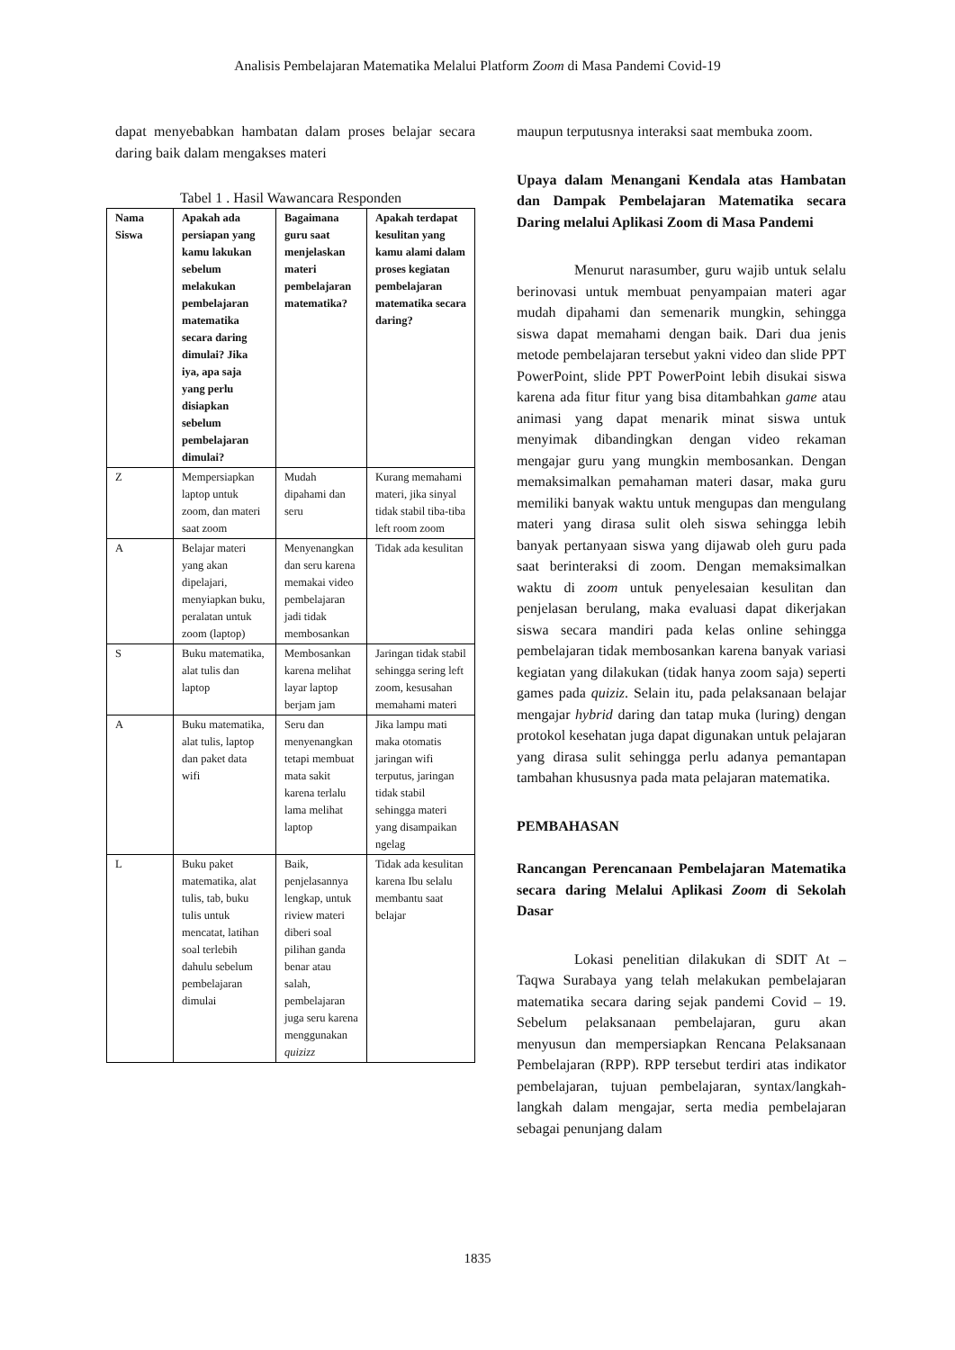Analisis Pembelajaran Matematika Melalui Platform Zoom di Masa Pandemi Covid-19
dapat menyebabkan hambatan dalam proses belajar secara daring baik dalam mengakses materi
Tabel 1 . Hasil Wawancara Responden
| Nama Siswa | Apakah ada persiapan yang kamu lakukan sebelum melakukan pembelajaran matematika secara daring dimulai? Jika iya, apa saja yang perlu disiapkan sebelum pembelajaran dimulai? | Bagaimana guru saat menjelaskan materi pembelajaran matematika? | Apakah terdapat kesulitan yang kamu alami dalam proses kegiatan pembelajaran matematika secara daring? |
| --- | --- | --- | --- |
| Z | Mempersiapkan laptop untuk zoom, dan materi saat zoom | Mudah dipahami dan seru | Kurang memahami materi, jika sinyal tidak stabil tiba-tiba left room zoom |
| A | Belajar materi yang akan dipelajari, menyiapkan buku, peralatan untuk zoom (laptop) | Menyenangkan dan seru karena memakai video pembelajaran jadi tidak membosankan | Tidak ada kesulitan |
| S | Buku matematika, alat tulis dan laptop | Membosankan karena melihat layar laptop berjam jam | Jaringan tidak stabil sehingga sering left zoom, kesusahan memahami materi |
| A | Buku matematika, alat tulis, laptop dan paket data wifi | Seru dan menyenangkan tetapi membuat mata sakit karena terlalu lama melihat laptop | Jika lampu mati maka otomatis jaringan wifi terputus, jaringan tidak stabil sehingga materi yang disampaikan ngelag |
| L | Buku paket matematika, alat tulis, tab, buku tulis untuk mencatat, latihan soal terlebih dahulu sebelum pembelajaran dimulai | Baik, penjelasannya lengkap, untuk riview materi diberi soal pilihan ganda benar atau salah, pembelajaran juga seru karena menggunakan quizizz | Tidak ada kesulitan karena Ibu selalu membantu saat belajar |
maupun terputusnya interaksi saat membuka zoom.
Upaya dalam Menangani Kendala atas Hambatan dan Dampak Pembelajaran Matematika secara Daring melalui Aplikasi Zoom di Masa Pandemi
Menurut narasumber, guru wajib untuk selalu berinovasi untuk membuat penyampaian materi agar mudah dipahami dan semenarik mungkin, sehingga siswa dapat memahami dengan baik. Dari dua jenis metode pembelajaran tersebut yakni video dan slide PPT PowerPoint, slide PPT PowerPoint lebih disukai siswa karena ada fitur fitur yang bisa ditambahkan game atau animasi yang dapat menarik minat siswa untuk menyimak dibandingkan dengan video rekaman mengajar guru yang mungkin membosankan. Dengan memaksimalkan pemahaman materi dasar, maka guru memiliki banyak waktu untuk mengupas dan mengulang materi yang dirasa sulit oleh siswa sehingga lebih banyak pertanyaan siswa yang dijawab oleh guru pada saat berinteraksi di zoom. Dengan memaksimalkan waktu di zoom untuk penyelesaian kesulitan dan penjelasan berulang, maka evaluasi dapat dikerjakan siswa secara mandiri pada kelas online sehingga pembelajaran tidak membosankan karena banyak variasi kegiatan yang dilakukan (tidak hanya zoom saja) seperti games pada quiziz. Selain itu, pada pelaksanaan belajar mengajar hybrid daring dan tatap muka (luring) dengan protokol kesehatan juga dapat digunakan untuk pelajaran yang dirasa sulit sehingga perlu adanya pemantapan tambahan khususnya pada mata pelajaran matematika.
PEMBAHASAN
Rancangan Perencanaan Pembelajaran Matematika secara daring Melalui Aplikasi Zoom di Sekolah Dasar
Lokasi penelitian dilakukan di SDIT At – Taqwa Surabaya yang telah melakukan pembelajaran matematika secara daring sejak pandemi Covid – 19. Sebelum pelaksanaan pembelajaran, guru akan menyusun dan mempersiapkan Rencana Pelaksanaan Pembelajaran (RPP). RPP tersebut terdiri atas indikator pembelajaran, tujuan pembelajaran, syntax/langkah-langkah dalam mengajar, serta media pembelajaran sebagai penunjang dalam
1835